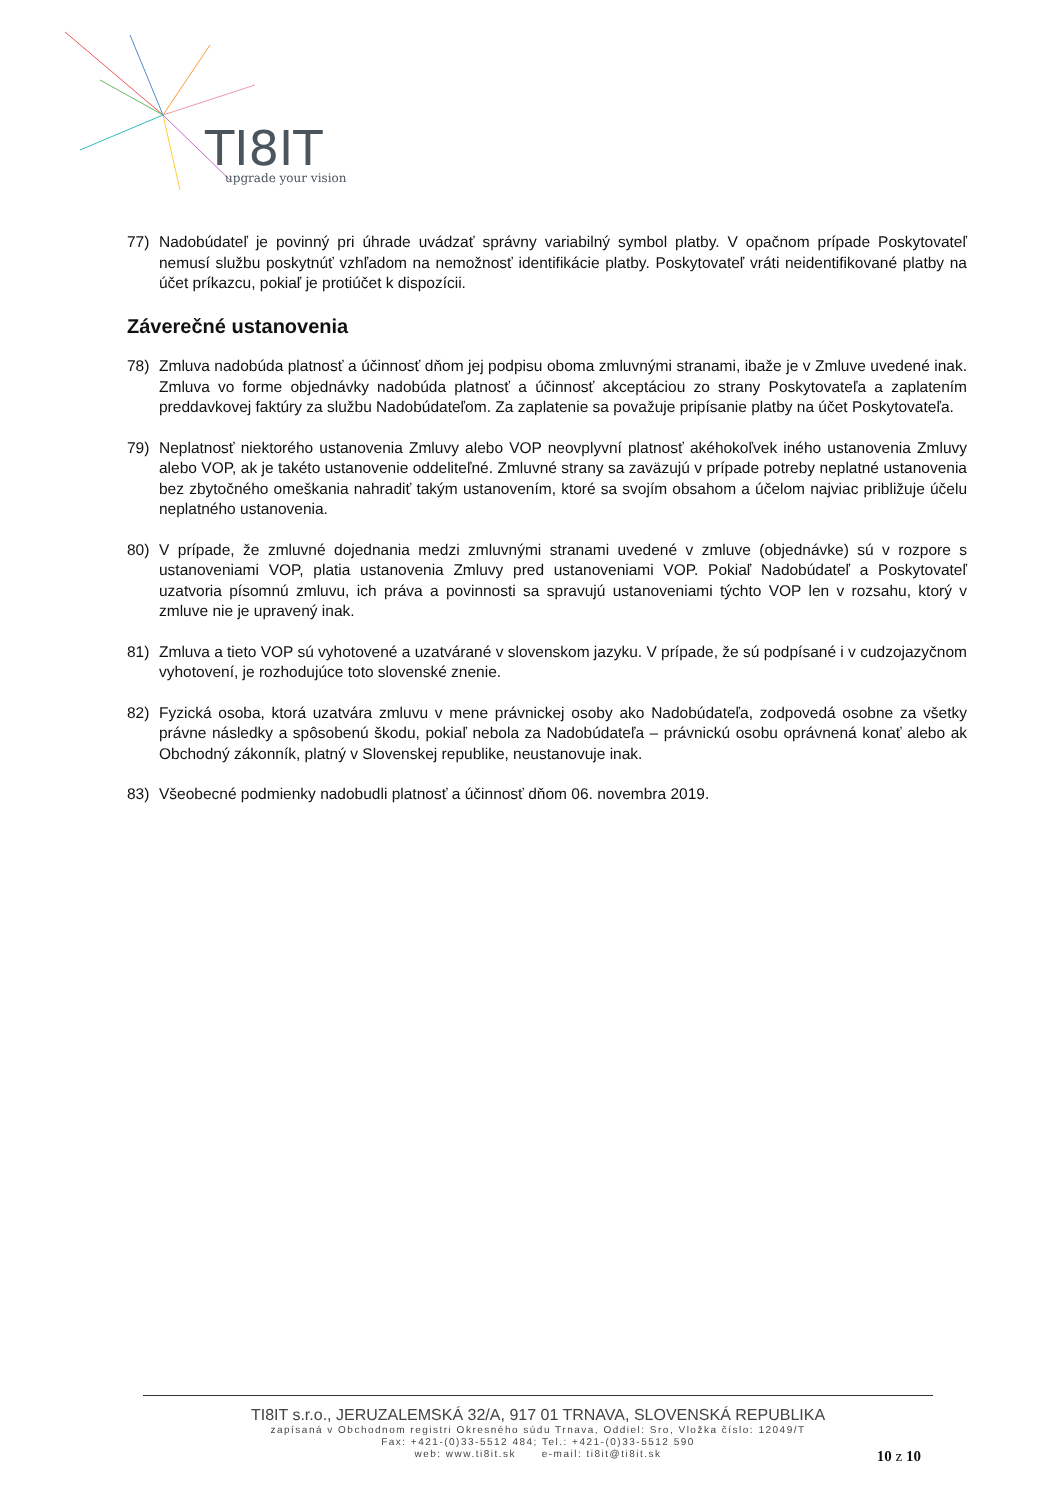TI8IT
upgrade your vision
77) Nadobúdateľ je povinný pri úhrade uvádzať správny variabilný symbol platby. V opačnom prípade Poskytovateľ nemusí službu poskytnúť vzhľadom na nemožnosť identifikácie platby. Poskytovateľ vráti neidentifikované platby na účet príkazcu, pokiaľ je protiúčet k dispozícii.
Záverečné ustanovenia
78) Zmluva nadobúda platnosť a účinnosť dňom jej podpisu oboma zmluvnými stranami, ibaže je v Zmluve uvedené inak. Zmluva vo forme objednávky nadobúda platnosť a účinnosť akceptáciou zo strany Poskytovateľa a zaplatením preddavkovej faktúry za službu Nadobúdateľom. Za zaplatenie sa považuje pripísanie platby na účet Poskytovateľa.
79) Neplatnosť niektorého ustanovenia Zmluvy alebo VOP neovplyvní platnosť akéhokoľvek iného ustanovenia Zmluvy alebo VOP, ak je takéto ustanovenie oddeliteľné. Zmluvné strany sa zaväzujú v prípade potreby neplatné ustanovenia bez zbytočného omeškania nahradiť takým ustanovením, ktoré sa svojím obsahom a účelom najviac približuje účelu neplatného ustanovenia.
80) V prípade, že zmluvné dojednania medzi zmluvnými stranami uvedené v zmluve (objednávke) sú v rozpore s ustanoveniami VOP, platia ustanovenia Zmluvy pred ustanoveniami VOP. Pokiaľ Nadobúdateľ a Poskytovateľ uzatvoria písomnú zmluvu, ich práva a povinnosti sa spravujú ustanoveniami týchto VOP len v rozsahu, ktorý v zmluve nie je upravený inak.
81) Zmluva a tieto VOP sú vyhotovené a uzatvárané v slovenskom jazyku. V prípade, že sú podpísané i v cudzojazyčnom vyhotovení, je rozhodujúce toto slovenské znenie.
82) Fyzická osoba, ktorá uzatvára zmluvu v mene právnickej osoby ako Nadobúdateľa, zodpovedá osobne za všetky právne následky a spôsobenú škodu, pokiaľ nebola za Nadobúdateľa – právnickú osobu oprávnená konať alebo ak Obchodný zákonník, platný v Slovenskej republike, neustanovuje inak.
83) Všeobecné podmienky nadobudli platnosť a účinnosť dňom 06. novembra 2019.
TI8IT s.r.o., JERUZALEMSKÁ 32/A, 917 01 TRNAVA, SLOVENSKÁ REPUBLIKA
zapísaná v Obchodnom registri Okresného súdu Trnava, Oddiel: Sro, Vložka číslo: 12049/T
Fax: +421-(0)33-5512 484; Tel.: +421-(0)33-5512 590
web: www.ti8it.sk e-mail: ti8it@ti8it.sk
10 z 10